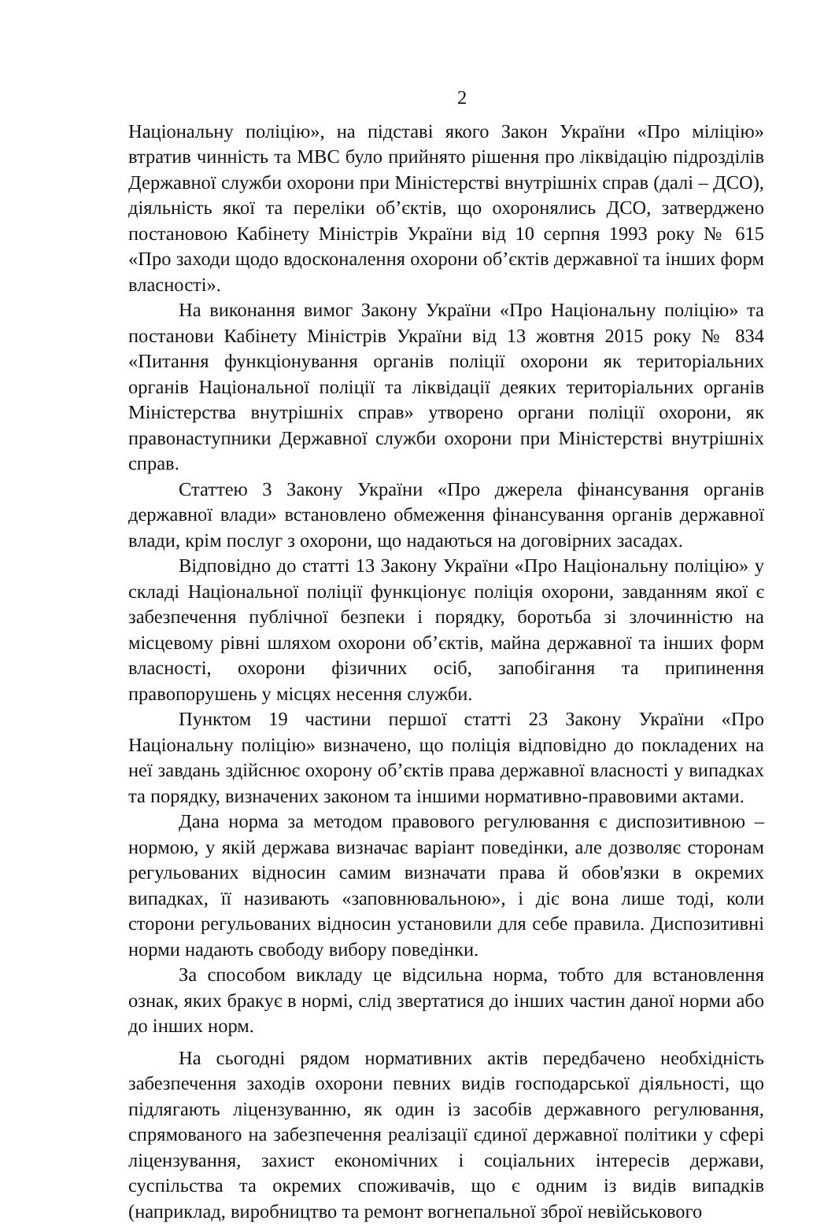2
Національну поліцію», на підставі якого Закон України «Про міліцію» втратив чинність та МВС було прийнято рішення про ліквідацію підрозділів Державної служби охорони при Міністерстві внутрішніх справ (далі – ДСО), діяльність якої та переліки об’єктів, що охоронялись ДСО, затверджено постановою Кабінету Міністрів України від 10 серпня 1993 року № 615 «Про заходи щодо вдосконалення охорони об’єктів державної та інших форм власності».
На виконання вимог Закону України «Про Національну поліцію» та постанови Кабінету Міністрів України від 13 жовтня 2015 року № 834 «Питання функціонування органів поліції охорони як територіальних органів Національної поліції та ліквідації деяких територіальних органів Міністерства внутрішніх справ» утворено органи поліції охорони, як правонаступники Державної служби охорони при Міністерстві внутрішніх справ.
Статтею 3 Закону України «Про джерела фінансування органів державної влади» встановлено обмеження фінансування органів державної влади, крім послуг з охорони, що надаються на договірних засадах.
Відповідно до статті 13 Закону України «Про Національну поліцію» у складі Національної поліції функціонує поліція охорони, завданням якої є забезпечення публічної безпеки і порядку, боротьба зі злочинністю на місцевому рівні шляхом охорони об’єктів, майна державної та інших форм власності, охорони фізичних осіб, запобігання та припинення правопорушень у місцях несення служби.
Пунктом 19 частини першої статті 23 Закону України «Про Національну поліцію» визначено, що поліція відповідно до покладених на неї завдань здійснює охорону об’єктів права державної власності у випадках та порядку, визначених законом та іншими нормативно-правовими актами.
Дана норма за методом правового регулювання є диспозитивною – нормою, у якій держава визначає варіант поведінки, але дозволяє сторонам регульованих відносин самим визначати права й обов'язки в окремих випадках, її називають «заповнювальною», і діє вона лише тоді, коли сторони регульованих відносин установили для себе правила. Диспозитивні норми надають свободу вибору поведінки.
За способом викладу це відсильна норма, тобто для встановлення ознак, яких бракує в нормі, слід звертатися до інших частин даної норми або до інших норм.
На сьогодні рядом нормативних актів передбачено необхідність забезпечення заходів охорони певних видів господарської діяльності, що підлягають ліцензуванню, як один із засобів державного регулювання, спрямованого на забезпечення реалізації єдиної державної політики у сфері ліцензування, захист економічних і соціальних інтересів держави, суспільства та окремих споживачів, що є одним із видів випадків (наприклад, виробництво та ремонт вогнепальної зброї невійськового